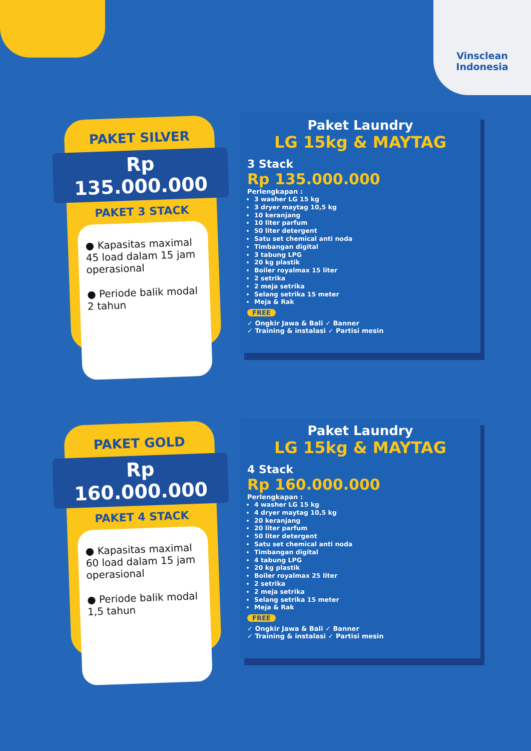Vinsclean
Indonesia
PAKET SILVER
Rp 135.000.000
PAKET 3 STACK
● Kapasitas maximal 45 load dalam 15 jam operasional
● Periode balik modal 2 tahun
Paket Laundry
LG 15kg & MAYTAG
3 Stack
Rp 135.000.000
Perlengkapan :
3 washer LG 15 kg
3 dryer maytag 10,5 kg
10 keranjang
10 liter parfum
50 liter detergent
Satu set chemical anti noda
Timbangan digital
3 tabung LPG
20 kg plastik
Boiler royalmax 15 liter
2 setrika
2 meja setrika
Selang setrika 15 meter
Meja & Rak
FREE
✓ Ongkir Jawa & Bali ✓ Banner
✓ Training & instalasi ✓ Partisi mesin
PAKET GOLD
Rp 160.000.000
PAKET 4 STACK
● Kapasitas maximal 60 load dalam 15 jam operasional
● Periode balik modal 1,5 tahun
Paket Laundry
LG 15kg & MAYTAG
4 Stack
Rp 160.000.000
Perlengkapan :
4 washer LG 15 kg
4 dryer maytag 10,5 kg
20 keranjang
20 liter parfum
50 liter detergent
Satu set chemical anti noda
Timbangan digital
4 tabung LPG
20 kg plastik
Boiler royalmax 25 liter
2 setrika
2 meja setrika
Selang setrika 15 meter
Meja & Rak
FREE
✓ Ongkir Jawa & Bali ✓ Banner
✓ Training & instalasi ✓ Partisi mesin